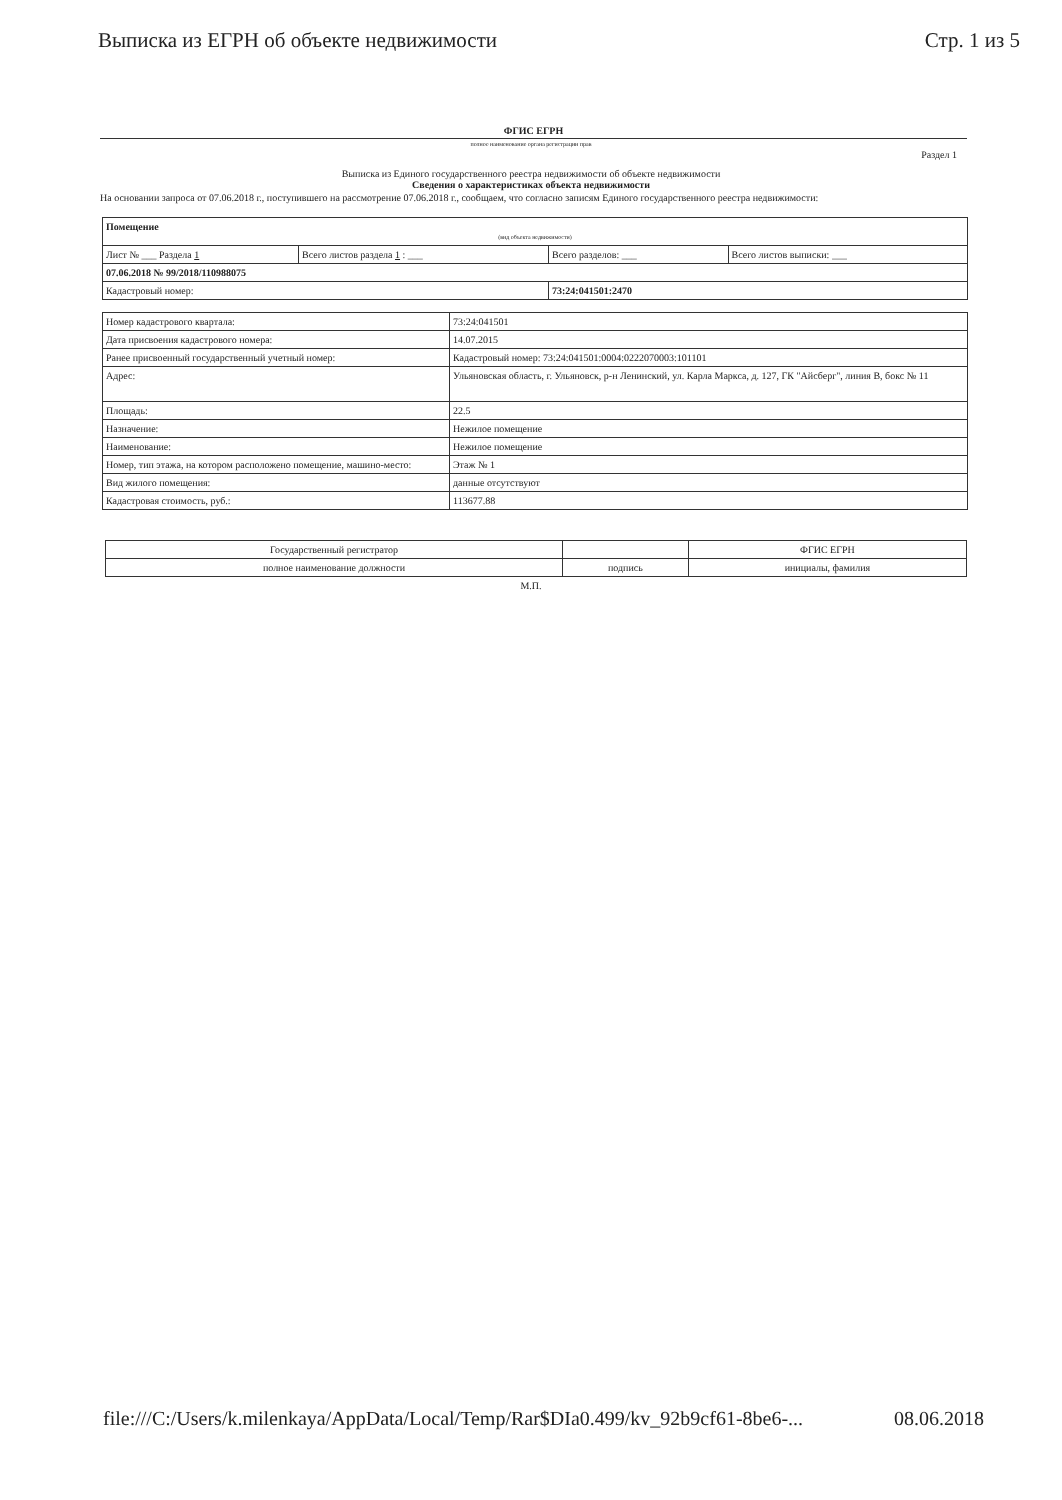Выписка из ЕГРН об объекте недвижимости Стр. 1 из 5
ФГИС ЕГРН
полное наименование органа регистрации прав
Раздел 1
Выписка из Единого государственного реестра недвижимости об объекте недвижимости
Сведения о характеристиках объекта недвижимости
На основании запроса от 07.06.2018 г., поступившего на рассмотрение 07.06.2018 г., сообщаем, что согласно записям Единого государственного реестра недвижимости:
| Помещение (вид объекта недвижимости) | | | |
| Лист № ___ Раздела 1 | Всего листов раздела 1 : ___ | Всего разделов: ___ | Всего листов выписки: ___ |
| 07.06.2018 № 99/2018/110988075 | | | |
| Кадастровый номер: | | 73:24:041501:2470 | |
| Номер кадастрового квартала: | 73:24:041501 |
| Дата присвоения кадастрового номера: | 14.07.2015 |
| Ранее присвоенный государственный учетный номер: | Кадастровый номер: 73:24:041501:0004:0222070003:101101 |
| Адрес: | Ульяновская область, г. Ульяновск, р-н Ленинский, ул. Карла Маркса, д. 127, ГК "Айсберг", линия В, бокс № 11 |
| Площадь: | 22.5 |
| Назначение: | Нежилое помещение |
| Наименование: | Нежилое помещение |
| Номер, тип этажа, на котором расположено помещение, машино-место: | Этаж № 1 |
| Вид жилого помещения: | данные отсутствуют |
| Кадастровая стоимость, руб.: | 113677.88 |
| Государственный регистратор | | ФГИС ЕГРН |
| полное наименование должности | подпись | инициалы, фамилия |
М.П.
file:///C:/Users/k.milenkaya/AppData/Local/Temp/Rar$DIa0.499/kv_92b9cf61-8be6-... 08.06.2018